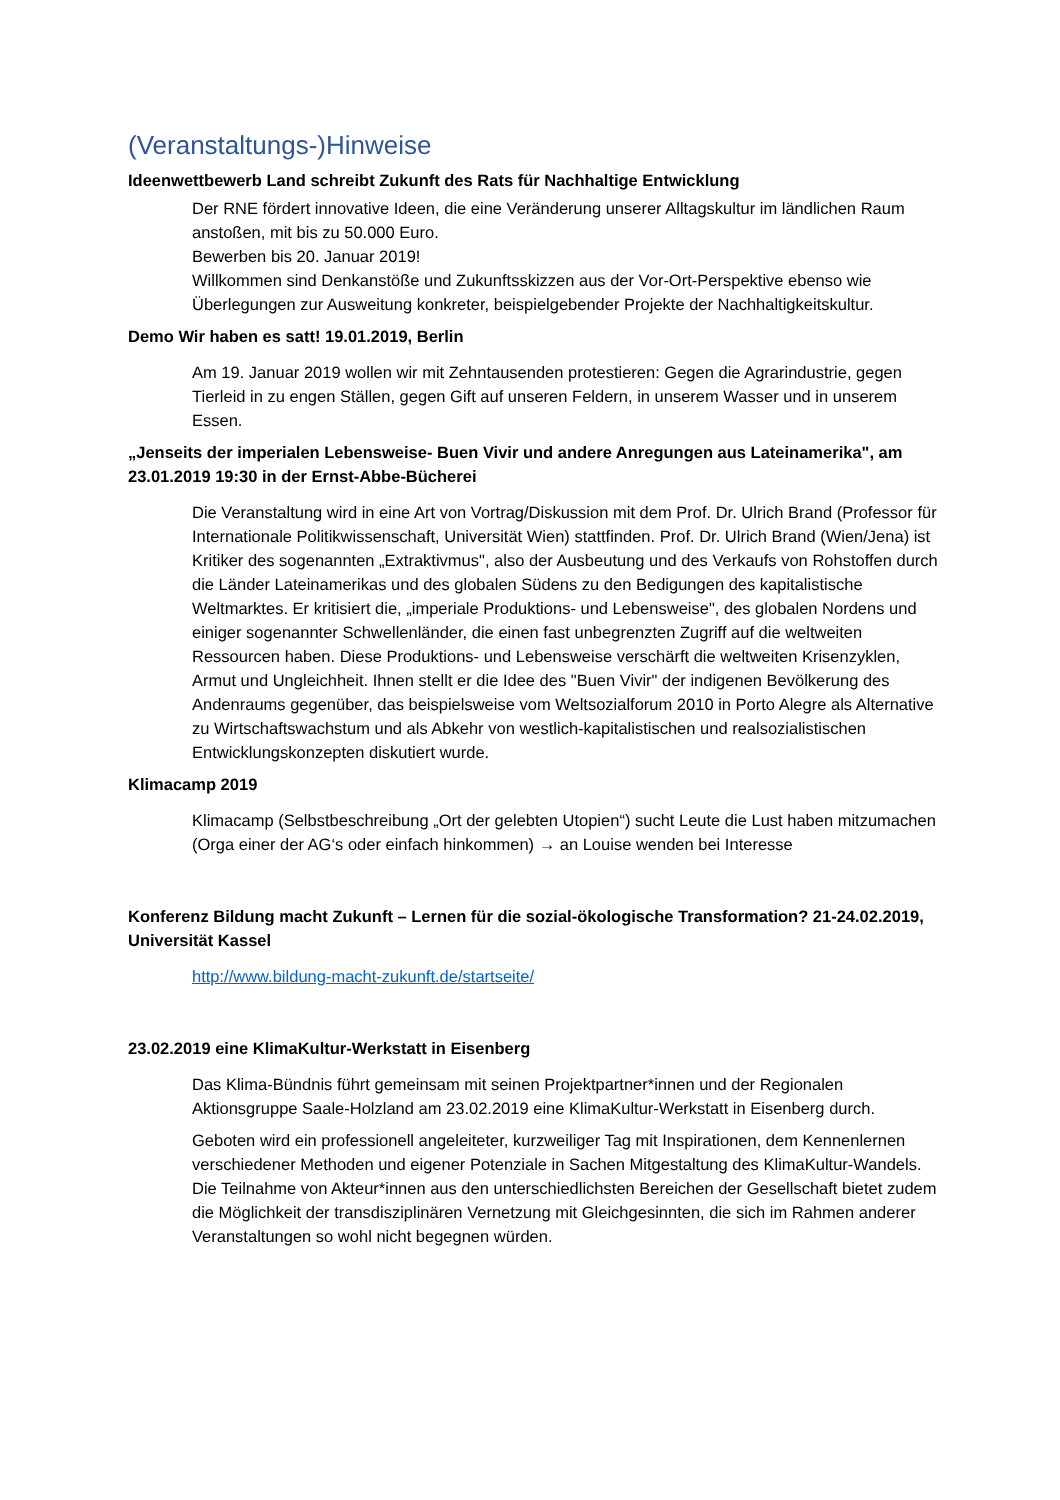(Veranstaltungs-)Hinweise
Ideenwettbewerb Land schreibt Zukunft des Rats für Nachhaltige Entwicklung
Der RNE fördert innovative Ideen, die eine Veränderung unserer Alltagskultur im ländlichen Raum anstoßen, mit bis zu 50.000 Euro.
Bewerben bis 20. Januar 2019!
Willkommen sind Denkanstöße und Zukunftsskizzen aus der Vor-Ort-Perspektive ebenso wie Überlegungen zur Ausweitung konkreter, beispielgebender Projekte der Nachhaltigkeitskultur.
Demo Wir haben es satt! 19.01.2019, Berlin
Am 19. Januar 2019 wollen wir mit Zehntausenden protestieren: Gegen die Agrarindustrie, gegen Tierleid in zu engen Ställen, gegen Gift auf unseren Feldern, in unserem Wasser und in unserem Essen.
„Jenseits der imperialen Lebensweise- Buen Vivir und andere Anregungen aus Lateinamerika", am 23.01.2019 19:30 in der Ernst-Abbe-Bücherei
Die Veranstaltung wird in eine Art von Vortrag/Diskussion mit dem Prof. Dr. Ulrich Brand (Professor für Internationale Politikwissenschaft, Universität Wien) stattfinden. Prof. Dr. Ulrich Brand (Wien/Jena) ist Kritiker des sogenannten „Extraktivmus", also der Ausbeutung und des Verkaufs von Rohstoffen durch die Länder Lateinamerikas und des globalen Südens zu den Bedigungen des kapitalistische Weltmarktes. Er kritisiert die, „imperiale Produktions- und Lebensweise", des globalen Nordens und einiger sogenannter Schwellenländer, die einen fast unbegrenzten Zugriff auf die weltweiten Ressourcen haben. Diese Produktions- und Lebensweise verschärft die weltweiten Krisenzyklen, Armut und Ungleichheit. Ihnen stellt er die Idee des "Buen Vivir" der indigenen Bevölkerung des Andenraums gegenüber, das beispielsweise vom Weltsozialforum 2010 in Porto Alegre als Alternative zu Wirtschaftswachstum und als Abkehr von westlich-kapitalistischen und realsozialistischen Entwicklungskonzepten diskutiert wurde.
Klimacamp 2019
Klimacamp (Selbstbeschreibung „Ort der gelebten Utopien“) sucht Leute die Lust haben mitzumachen (Orga einer der AG‘s oder einfach hinkommen) → an Louise wenden bei Interesse
Konferenz Bildung macht Zukunft – Lernen für die sozial-ökologische Transformation? 21-24.02.2019, Universität Kassel
http://www.bildung-macht-zukunft.de/startseite/
23.02.2019 eine KlimaKultur-Werkstatt in Eisenberg
Das Klima-Bündnis führt gemeinsam mit seinen Projektpartner*innen und der Regionalen Aktionsgruppe Saale-Holzland am 23.02.2019 eine KlimaKultur-Werkstatt in Eisenberg durch.
Geboten wird ein professionell angeleiteter, kurzweiliger Tag mit Inspirationen, dem Kennenlernen verschiedener Methoden und eigener Potenziale in Sachen Mitgestaltung des KlimaKultur-Wandels. Die Teilnahme von Akteur*innen aus den unterschiedlichsten Bereichen der Gesellschaft bietet zudem die Möglichkeit der transdisziplinären Vernetzung mit Gleichgesinnten, die sich im Rahmen anderer Veranstaltungen so wohl nicht begegnen würden.